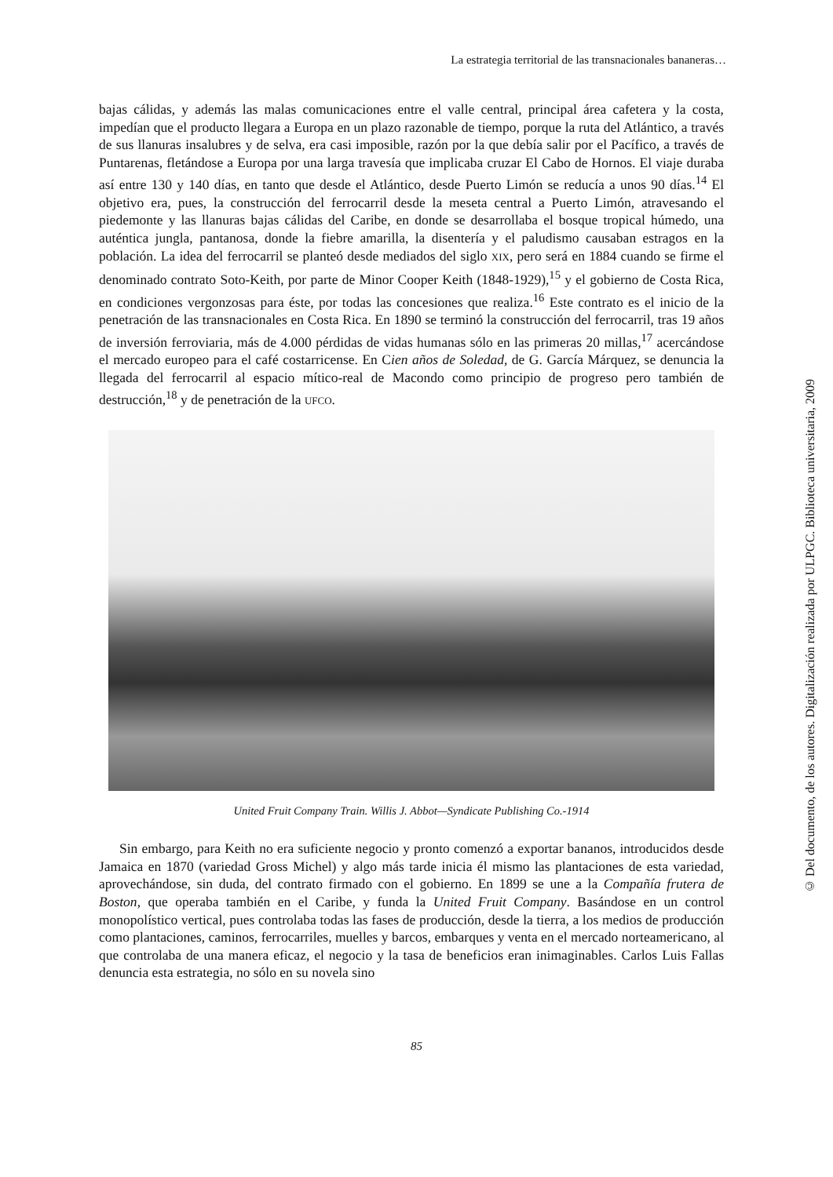La estrategia territorial de las transnacionales bananeras…
bajas cálidas, y además las malas comunicaciones entre el valle central, principal área cafetera y la costa, impedían que el producto llegara a Europa en un plazo razonable de tiempo, porque la ruta del Atlántico, a través de sus llanuras insalubres y de selva, era casi imposible, razón por la que debía salir por el Pacífico, a través de Puntarenas, fletándose a Europa por una larga travesía que implicaba cruzar El Cabo de Hornos. El viaje duraba así entre 130 y 140 días, en tanto que desde el Atlántico, desde Puerto Limón se reducía a unos 90 días.<sup>14</sup> El objetivo era, pues, la construcción del ferrocarril desde la meseta central a Puerto Limón, atravesando el piedemonte y las llanuras bajas cálidas del Caribe, en donde se desarrollaba el bosque tropical húmedo, una auténtica jungla, pantanosa, donde la fiebre amarilla, la disentería y el paludismo causaban estragos en la población. La idea del ferrocarril se planteó desde mediados del siglo XIX, pero será en 1884 cuando se firme el denominado contrato Soto-Keith, por parte de Minor Cooper Keith (1848-1929),<sup>15</sup> y el gobierno de Costa Rica, en condiciones vergonzosas para éste, por todas las concesiones que realiza.<sup>16</sup> Este contrato es el inicio de la penetración de las transnacionales en Costa Rica. En 1890 se terminó la construcción del ferrocarril, tras 19 años de inversión ferroviaria, más de 4.000 pérdidas de vidas humanas sólo en las primeras 20 millas,<sup>17</sup> acercándose el mercado europeo para el café costarricense. En Cien años de Soledad, de G. García Márquez, se denuncia la llegada del ferrocarril al espacio mítico-real de Macondo como principio de progreso pero también de destrucción,<sup>18</sup> y de penetración de la UFCO.
United Fruit Company Train. Willis J. Abbot—Syndicate Publishing Co.-1914
Sin embargo, para Keith no era suficiente negocio y pronto comenzó a exportar bananos, introducidos desde Jamaica en 1870 (variedad Gross Michel) y algo más tarde inicia él mismo las plantaciones de esta variedad, aprovechándose, sin duda, del contrato firmado con el gobierno. En 1899 se une a la Compañía frutera de Boston, que operaba también en el Caribe, y funda la United Fruit Company. Basándose en un control monopolístico vertical, pues controlaba todas las fases de producción, desde la tierra, a los medios de producción como plantaciones, caminos, ferrocarriles, muelles y barcos, embarques y venta en el mercado norteamericano, al que controlaba de una manera eficaz, el negocio y la tasa de beneficios eran inimaginables. Carlos Luis Fallas denuncia esta estrategia, no sólo en su novela sino
85
© Del documento, de los autores. Digitalización realizada por ULPGC. Biblioteca universitaria, 2009